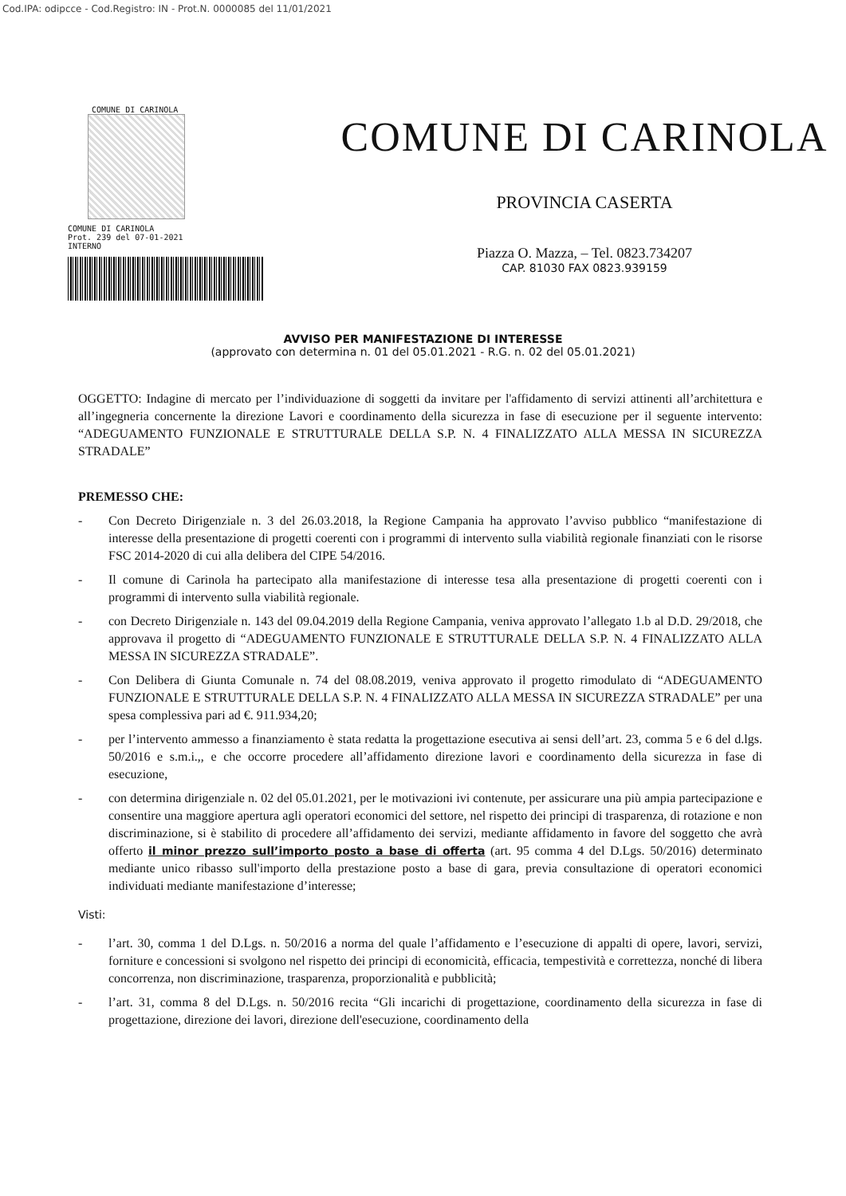Cod.IPA: odipcce - Cod.Registro: IN - Prot.N. 0000085 del 11/01/2021
COMUNE DI CARINOLA
COMUNE DI CARINOLA
Prot. 239 del 07-01-2021
INTERNO
COMUNE DI CARINOLA
PROVINCIA CASERTA
Piazza O. Mazza, – Tel. 0823.734207
CAP. 81030 FAX 0823.939159
AVVISO PER MANIFESTAZIONE DI INTERESSE
(approvato con determina n. 01 del 05.01.2021 - R.G. n. 02 del 05.01.2021)
OGGETTO: Indagine di mercato per l’individuazione di soggetti da invitare per l'affidamento di servizi attinenti all’architettura e all’ingegneria concernente la direzione Lavori e coordinamento della sicurezza in fase di esecuzione per il seguente intervento: “ADEGUAMENTO FUNZIONALE E STRUTTURALE DELLA S.P. N. 4 FINALIZZATO ALLA MESSA IN SICUREZZA STRADALE”
PREMESSO CHE:
- Con Decreto Dirigenziale n. 3 del 26.03.2018, la Regione Campania ha approvato l’avviso pubblico “manifestazione di interesse della presentazione di progetti coerenti con i programmi di intervento sulla viabilità regionale finanziati con le risorse FSC 2014-2020 di cui alla delibera del CIPE 54/2016.
- Il comune di Carinola ha partecipato alla manifestazione di interesse tesa alla presentazione di progetti coerenti con i programmi di intervento sulla viabilità regionale.
- con Decreto Dirigenziale n. 143 del 09.04.2019 della Regione Campania, veniva approvato l’allegato 1.b al D.D. 29/2018, che approvava il progetto di “ADEGUAMENTO FUNZIONALE E STRUTTURALE DELLA S.P. N. 4 FINALIZZATO ALLA MESSA IN SICUREZZA STRADALE”.
- Con Delibera di Giunta Comunale n. 74 del 08.08.2019, veniva approvato il progetto rimodulato di “ADEGUAMENTO FUNZIONALE E STRUTTURALE DELLA S.P. N. 4 FINALIZZATO ALLA MESSA IN SICUREZZA STRADALE” per una spesa complessiva pari ad €. 911.934,20;
- per l’intervento ammesso a finanziamento è stata redatta la progettazione esecutiva ai sensi dell’art. 23, comma 5 e 6 del d.lgs. 50/2016 e s.m.i.,, e che occorre procedere all’affidamento direzione lavori e coordinamento della sicurezza in fase di esecuzione,
- con determina dirigenziale n. 02 del 05.01.2021, per le motivazioni ivi contenute, per assicurare una più ampia partecipazione e consentire una maggiore apertura agli operatori economici del settore, nel rispetto dei principi di trasparenza, di rotazione e non discriminazione, si è stabilito di procedere all’affidamento dei servizi, mediante affidamento in favore del soggetto che avrà offerto il minor prezzo sull’importo posto a base di offerta (art. 95 comma 4 del D.Lgs. 50/2016) determinato mediante unico ribasso sull'importo della prestazione posto a base di gara, previa consultazione di operatori economici individuati mediante manifestazione d’interesse;
Visti:
- l’art. 30, comma 1 del D.Lgs. n. 50/2016 a norma del quale l’affidamento e l’esecuzione di appalti di opere, lavori, servizi, forniture e concessioni si svolgono nel rispetto dei principi di economicità, efficacia, tempestività e correttezza, nonché di libera concorrenza, non discriminazione, trasparenza, proporzionalità e pubblicità;
- l’art. 31, comma 8 del D.Lgs. n. 50/2016 recita “Gli incarichi di progettazione, coordinamento della sicurezza in fase di progettazione, direzione dei lavori, direzione dell'esecuzione, coordinamento della